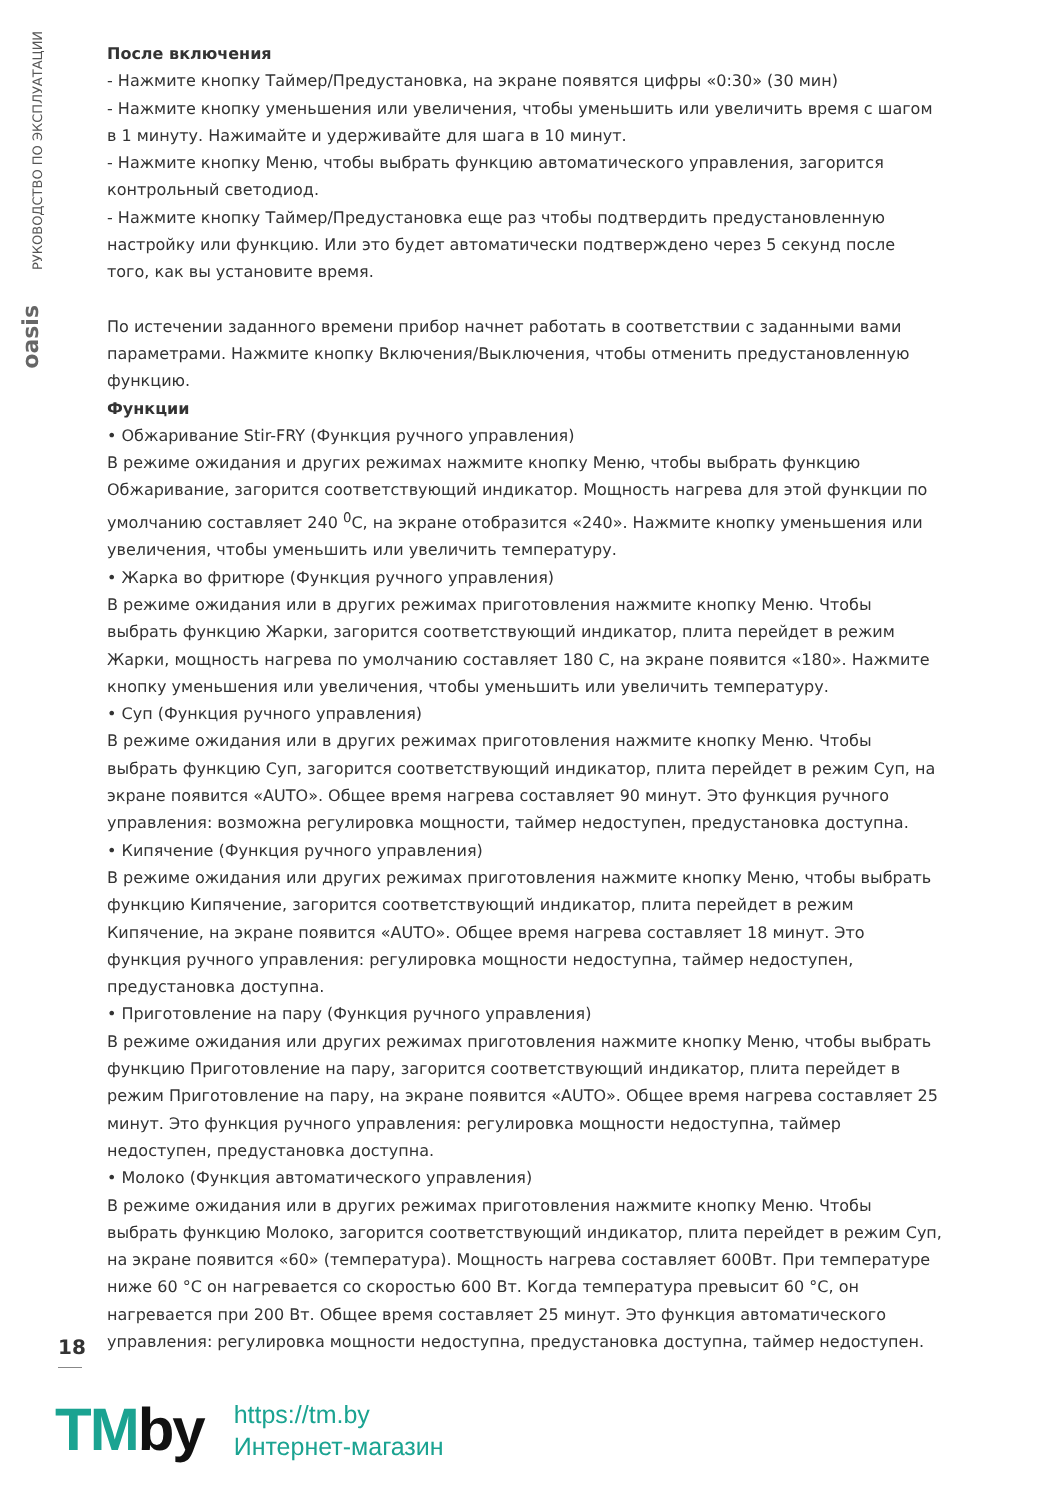РУКОВОДСТВО ПО ЭКСПЛУАТАЦИИ
oasis
После включения
- Нажмите кнопку Таймер/Предустановка, на экране появятся цифры «0:30» (30 мин)
- Нажмите кнопку уменьшения или увеличения, чтобы уменьшить или увеличить время с шагом в 1 минуту. Нажимайте и удерживайте для шага в 10 минут.
- Нажмите кнопку Меню, чтобы выбрать функцию автоматического управления, загорится контрольный светодиод.
- Нажмите кнопку Таймер/Предустановка еще раз чтобы подтвердить предустановленную настройку или функцию. Или это будет автоматически подтверждено через 5 секунд после того, как вы установите время.
По истечении заданного времени прибор начнет работать в соответствии с заданными вами параметрами. Нажмите кнопку Включения/Выключения, чтобы отменить предустановленную функцию.
Функции
• Обжаривание Stir-FRY (Функция ручного управления)
В режиме ожидания и других режимах нажмите кнопку Меню, чтобы выбрать функцию Обжаривание, загорится соответствующий индикатор. Мощность нагрева для этой функции по умолчанию составляет 240 <sup>0</sup>С, на экране отобразится «240». Нажмите кнопку уменьшения или увеличения, чтобы уменьшить или увеличить температуру.
• Жарка во фритюре (Функция ручного управления)
В режиме ожидания или в других режимах приготовления нажмите кнопку Меню. Чтобы выбрать функцию Жарки, загорится соответствующий индикатор, плита перейдет в режим Жарки, мощность нагрева по умолчанию составляет 180 С, на экране появится «180». Нажмите кнопку уменьшения или увеличения, чтобы уменьшить или увеличить температуру.
• Суп (Функция ручного управления)
В режиме ожидания или в других режимах приготовления нажмите кнопку Меню. Чтобы выбрать функцию Суп, загорится соответствующий индикатор, плита перейдет в режим Суп, на экране появится «AUTO». Общее время нагрева составляет 90 минут. Это функция ручного управления: возможна регулировка мощности, таймер недоступен, предустановка доступна.
• Кипячение (Функция ручного управления)
В режиме ожидания или других режимах приготовления нажмите кнопку Меню, чтобы выбрать функцию Кипячение, загорится соответствующий индикатор, плита перейдет в режим Кипячение, на экране появится «AUTO». Общее время нагрева составляет 18 минут. Это функция ручного управления: регулировка мощности недоступна, таймер недоступен, предустановка доступна.
• Приготовление на пару (Функция ручного управления)
В режиме ожидания или других режимах приготовления нажмите кнопку Меню, чтобы выбрать функцию Приготовление на пару, загорится соответствующий индикатор, плита перейдет в режим Приготовление на пару, на экране появится «AUTO». Общее время нагрева составляет 25 минут. Это функция ручного управления: регулировка мощности недоступна, таймер недоступен, предустановка доступна.
• Молоко (Функция автоматического управления)
В режиме ожидания или в других режимах приготовления нажмите кнопку Меню. Чтобы выбрать функцию Молоко, загорится соответствующий индикатор, плита перейдет в режим Суп, на экране появится «60» (температура). Мощность нагрева составляет 600Вт. При температуре ниже 60 °С он нагревается со скоростью 600 Вт. Когда температура превысит 60 °С, он нагревается при 200 Вт. Общее время составляет 25 минут. Это функция автоматического управления: регулировка мощности недоступна, предустановка доступна, таймер недоступен.
18
TMby
https://tm.by
Интернет-магазин